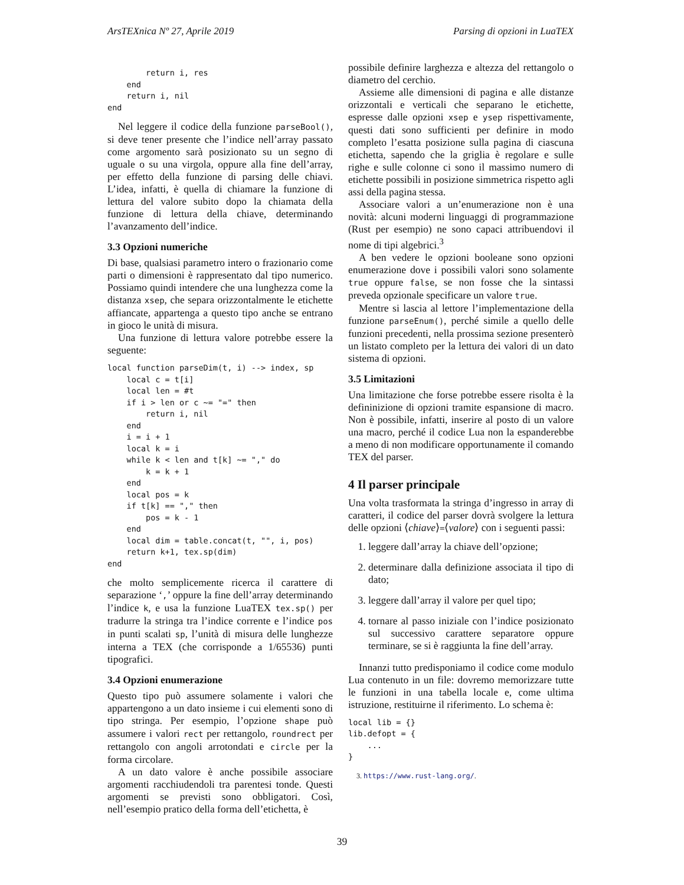ArsTEXnica Nº 27, Aprile 2019 Parsing di opzioni in LuaTEX
        return i, res
    end
    return i, nil
end
Nel leggere il codice della funzione parseBool(), si deve tener presente che l’indice nell’array passato come argomento sarà posizionato su un segno di uguale o su una virgola, oppure alla fine dell’array, per effetto della funzione di parsing delle chiavi. L’idea, infatti, è quella di chiamare la funzione di lettura del valore subito dopo la chiamata della funzione di lettura della chiave, determinando l’avanzamento dell’indice.
3.3 Opzioni numeriche
Di base, qualsiasi parametro intero o frazionario come parti o dimensioni è rappresentato dal tipo numerico. Possiamo quindi intendere che una lunghezza come la distanza xsep, che separa orizzontalmente le etichette affiancate, appartenga a questo tipo anche se entrano in gioco le unità di misura.
Una funzione di lettura valore potrebbe essere la seguente:
local function parseDim(t, i) --> index, sp
    local c = t[i]
    local len = #t
    if i > len or c ~= "=" then
        return i, nil
    end
    i = i + 1
    local k = i
    while k < len and t[k] ~= "," do
        k = k + 1
    end
    local pos = k
    if t[k] == "," then
        pos = k - 1
    end
    local dim = table.concat(t, "", i, pos)
    return k+1, tex.sp(dim)
end
che molto semplicemente ricerca il carattere di separazione ‘,’ oppure la fine dell’array determinando l’indice k, e usa la funzione LuaTEX tex.sp() per tradurre la stringa tra l’indice corrente e l’indice pos in punti scalati sp, l’unità di misura delle lunghezze interna a TEX (che corrisponde a 1/65536) punti tipografici.
3.4 Opzioni enumerazione
Questo tipo può assumere solamente i valori che appartengono a un dato insieme i cui elementi sono di tipo stringa. Per esempio, l’opzione shape può assumere i valori rect per rettangolo, roundrect per rettangolo con angoli arrotondati e circle per la forma circolare.
A un dato valore è anche possibile associare argomenti racchiudendoli tra parentesi tonde. Questi argomenti se previsti sono obbligatori. Così, nell’esempio pratico della forma dell’etichetta, è
possibile definire larghezza e altezza del rettangolo o diametro del cerchio.
Assieme alle dimensioni di pagina e alle distanze orizzontali e verticali che separano le etichette, espresse dalle opzioni xsep e ysep rispettivamente, questi dati sono sufficienti per definire in modo completo l’esatta posizione sulla pagina di ciascuna etichetta, sapendo che la griglia è regolare e sulle righe e sulle colonne ci sono il massimo numero di etichette possibili in posizione simmetrica rispetto agli assi della pagina stessa.
Associare valori a un’enumerazione non è una novità: alcuni moderni linguaggi di programmazione (Rust per esempio) ne sono capaci attribuendovi il nome di tipi algebrici.<sup>3</sup>
A ben vedere le opzioni booleane sono opzioni enumerazione dove i possibili valori sono solamente true oppure false, se non fosse che la sintassi preveda opzionale specificare un valore true.
Mentre si lascia al lettore l’implementazione della funzione parseEnum(), perché simile a quello delle funzioni precedenti, nella prossima sezione presenterò un listato completo per la lettura dei valori di un dato sistema di opzioni.
3.5 Limitazioni
Una limitazione che forse potrebbe essere risolta è la defininizione di opzioni tramite espansione di macro. Non è possibile, infatti, inserire al posto di un valore una macro, perché il codice Lua non la espanderebbe a meno di non modificare opportunamente il comando TEX del parser.
4 Il parser principale
Una volta trasformata la stringa d’ingresso in array di caratteri, il codice del parser dovrà svolgere la lettura delle opzioni ⟨chiave⟩=⟨valore⟩ con i seguenti passi:
1. leggere dall’array la chiave dell’opzione;
2. determinare dalla definizione associata il tipo di dato;
3. leggere dall’array il valore per quel tipo;
4. tornare al passo iniziale con l’indice posizionato sul successivo carattere separatore oppure terminare, se si è raggiunta la fine dell’array.
Innanzi tutto predisponiamo il codice come modulo Lua contenuto in un file: dovremo memorizzare tutte le funzioni in una tabella locale e, come ultima istruzione, restituirne il riferimento. Lo schema è:
local lib = {}
lib.defopt = {
    ...
}
3. https://www.rust-lang.org/.
39